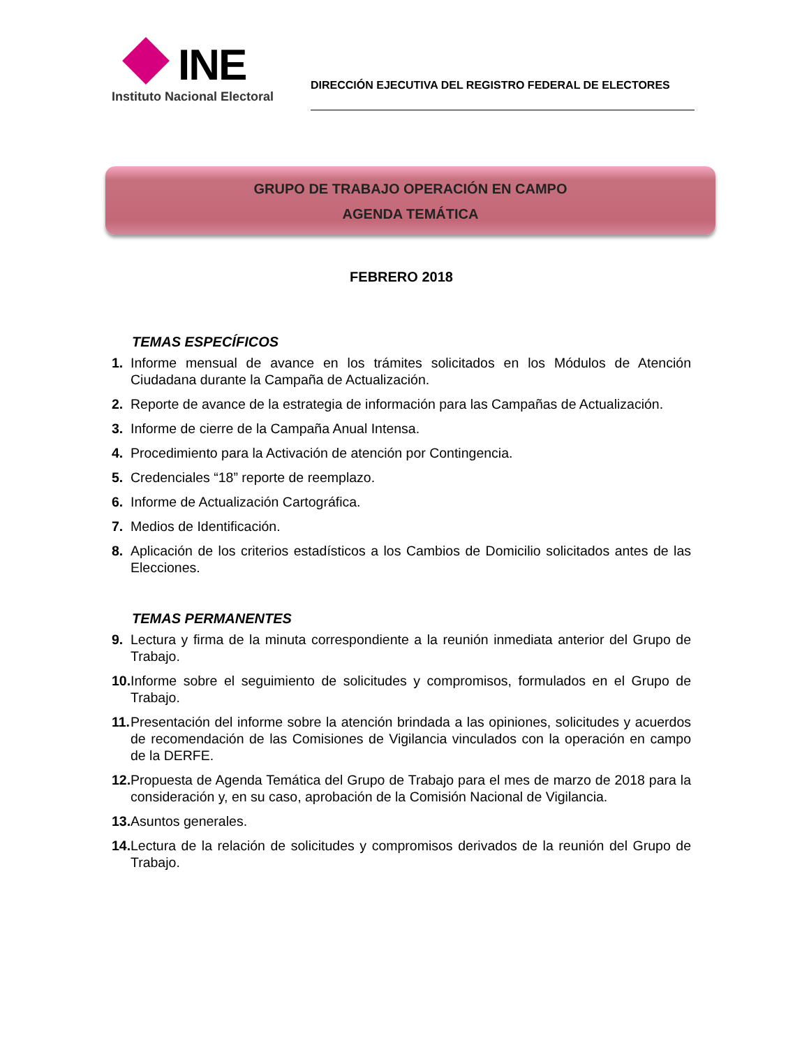INE
Instituto Nacional Electoral
DIRECCIÓN EJECUTIVA DEL REGISTRO FEDERAL DE ELECTORES
GRUPO DE TRABAJO OPERACIÓN EN CAMPO
AGENDA TEMÁTICA
FEBRERO 2018
TEMAS ESPECÍFICOS
1. Informe mensual de avance en los trámites solicitados en los Módulos de Atención Ciudadana durante la Campaña de Actualización.
2. Reporte de avance de la estrategia de información para las Campañas de Actualización.
3. Informe de cierre de la Campaña Anual Intensa.
4. Procedimiento para la Activación de atención por Contingencia.
5. Credenciales “18” reporte de reemplazo.
6. Informe de Actualización Cartográfica.
7. Medios de Identificación.
8. Aplicación de los criterios estadísticos a los Cambios de Domicilio solicitados antes de las Elecciones.
TEMAS PERMANENTES
9. Lectura y firma de la minuta correspondiente a la reunión inmediata anterior del Grupo de Trabajo.
10. Informe sobre el seguimiento de solicitudes y compromisos, formulados en el Grupo de Trabajo.
11. Presentación del informe sobre la atención brindada a las opiniones, solicitudes y acuerdos de recomendación de las Comisiones de Vigilancia vinculados con la operación en campo de la DERFE.
12. Propuesta de Agenda Temática del Grupo de Trabajo para el mes de marzo de 2018 para la consideración y, en su caso, aprobación de la Comisión Nacional de Vigilancia.
13. Asuntos generales.
14. Lectura de la relación de solicitudes y compromisos derivados de la reunión del Grupo de Trabajo.